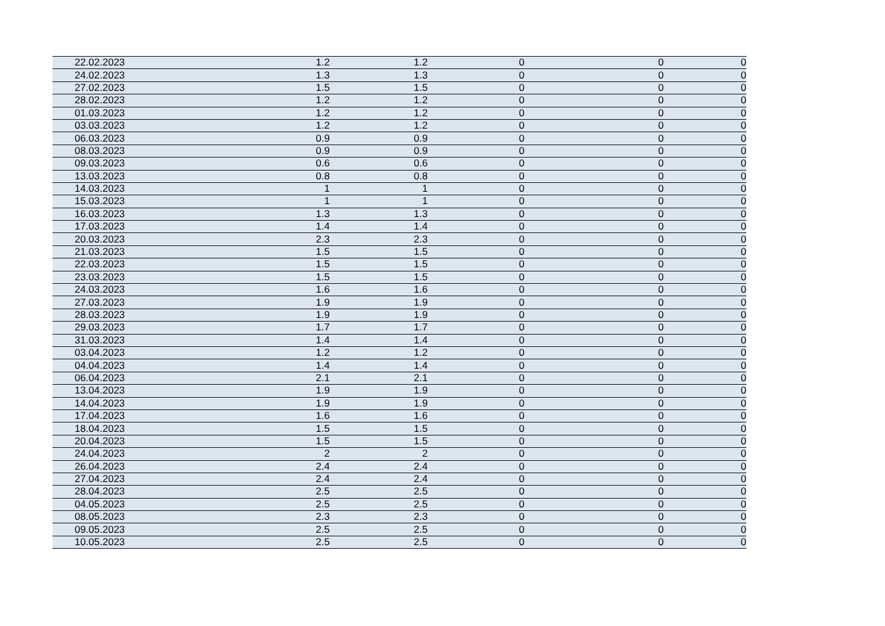| 22.02.2023 | 1.2 | 1.2 | 0 | 0 | 0 |
| 24.02.2023 | 1.3 | 1.3 | 0 | 0 | 0 |
| 27.02.2023 | 1.5 | 1.5 | 0 | 0 | 0 |
| 28.02.2023 | 1.2 | 1.2 | 0 | 0 | 0 |
| 01.03.2023 | 1.2 | 1.2 | 0 | 0 | 0 |
| 03.03.2023 | 1.2 | 1.2 | 0 | 0 | 0 |
| 06.03.2023 | 0.9 | 0.9 | 0 | 0 | 0 |
| 08.03.2023 | 0.9 | 0.9 | 0 | 0 | 0 |
| 09.03.2023 | 0.6 | 0.6 | 0 | 0 | 0 |
| 13.03.2023 | 0.8 | 0.8 | 0 | 0 | 0 |
| 14.03.2023 | 1 | 1 | 0 | 0 | 0 |
| 15.03.2023 | 1 | 1 | 0 | 0 | 0 |
| 16.03.2023 | 1.3 | 1.3 | 0 | 0 | 0 |
| 17.03.2023 | 1.4 | 1.4 | 0 | 0 | 0 |
| 20.03.2023 | 2.3 | 2.3 | 0 | 0 | 0 |
| 21.03.2023 | 1.5 | 1.5 | 0 | 0 | 0 |
| 22.03.2023 | 1.5 | 1.5 | 0 | 0 | 0 |
| 23.03.2023 | 1.5 | 1.5 | 0 | 0 | 0 |
| 24.03.2023 | 1.6 | 1.6 | 0 | 0 | 0 |
| 27.03.2023 | 1.9 | 1.9 | 0 | 0 | 0 |
| 28.03.2023 | 1.9 | 1.9 | 0 | 0 | 0 |
| 29.03.2023 | 1.7 | 1.7 | 0 | 0 | 0 |
| 31.03.2023 | 1.4 | 1.4 | 0 | 0 | 0 |
| 03.04.2023 | 1.2 | 1.2 | 0 | 0 | 0 |
| 04.04.2023 | 1.4 | 1.4 | 0 | 0 | 0 |
| 06.04.2023 | 2.1 | 2.1 | 0 | 0 | 0 |
| 13.04.2023 | 1.9 | 1.9 | 0 | 0 | 0 |
| 14.04.2023 | 1.9 | 1.9 | 0 | 0 | 0 |
| 17.04.2023 | 1.6 | 1.6 | 0 | 0 | 0 |
| 18.04.2023 | 1.5 | 1.5 | 0 | 0 | 0 |
| 20.04.2023 | 1.5 | 1.5 | 0 | 0 | 0 |
| 24.04.2023 | 2 | 2 | 0 | 0 | 0 |
| 26.04.2023 | 2.4 | 2.4 | 0 | 0 | 0 |
| 27.04.2023 | 2.4 | 2.4 | 0 | 0 | 0 |
| 28.04.2023 | 2.5 | 2.5 | 0 | 0 | 0 |
| 04.05.2023 | 2.5 | 2.5 | 0 | 0 | 0 |
| 08.05.2023 | 2.3 | 2.3 | 0 | 0 | 0 |
| 09.05.2023 | 2.5 | 2.5 | 0 | 0 | 0 |
| 10.05.2023 | 2.5 | 2.5 | 0 | 0 | 0 |